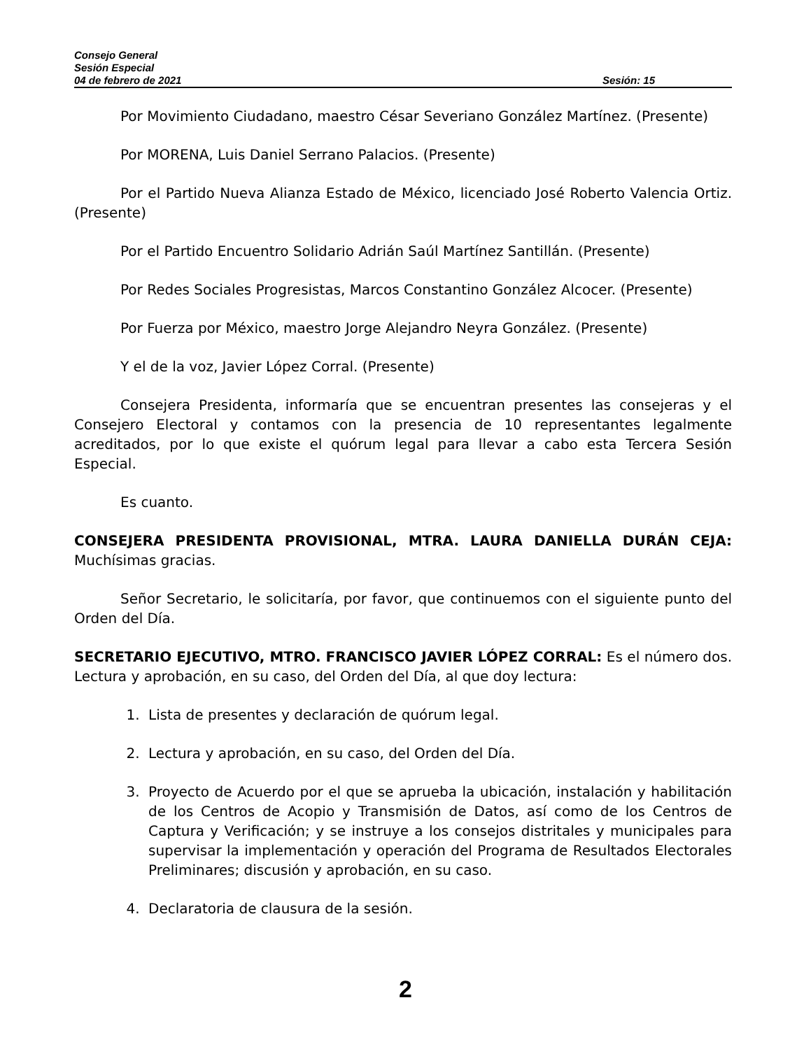Consejo General
Sesión Especial
04 de febrero de 2021 Sesión: 15
Por Movimiento Ciudadano, maestro César Severiano González Martínez. (Presente)
Por MORENA, Luis Daniel Serrano Palacios. (Presente)
Por el Partido Nueva Alianza Estado de México, licenciado José Roberto Valencia Ortiz. (Presente)
Por el Partido Encuentro Solidario Adrián Saúl Martínez Santillán. (Presente)
Por Redes Sociales Progresistas, Marcos Constantino González Alcocer. (Presente)
Por Fuerza por México, maestro Jorge Alejandro Neyra González. (Presente)
Y el de la voz, Javier López Corral. (Presente)
Consejera Presidenta, informaría que se encuentran presentes las consejeras y el Consejero Electoral y contamos con la presencia de 10 representantes legalmente acreditados, por lo que existe el quórum legal para llevar a cabo esta Tercera Sesión Especial.
Es cuanto.
CONSEJERA PRESIDENTA PROVISIONAL, MTRA. LAURA DANIELLA DURÁN CEJA: Muchísimas gracias.
Señor Secretario, le solicitaría, por favor, que continuemos con el siguiente punto del Orden del Día.
SECRETARIO EJECUTIVO, MTRO. FRANCISCO JAVIER LÓPEZ CORRAL: Es el número dos. Lectura y aprobación, en su caso, del Orden del Día, al que doy lectura:
1. Lista de presentes y declaración de quórum legal.
2. Lectura y aprobación, en su caso, del Orden del Día.
3. Proyecto de Acuerdo por el que se aprueba la ubicación, instalación y habilitación de los Centros de Acopio y Transmisión de Datos, así como de los Centros de Captura y Verificación; y se instruye a los consejos distritales y municipales para supervisar la implementación y operación del Programa de Resultados Electorales Preliminares; discusión y aprobación, en su caso.
4. Declaratoria de clausura de la sesión.
2